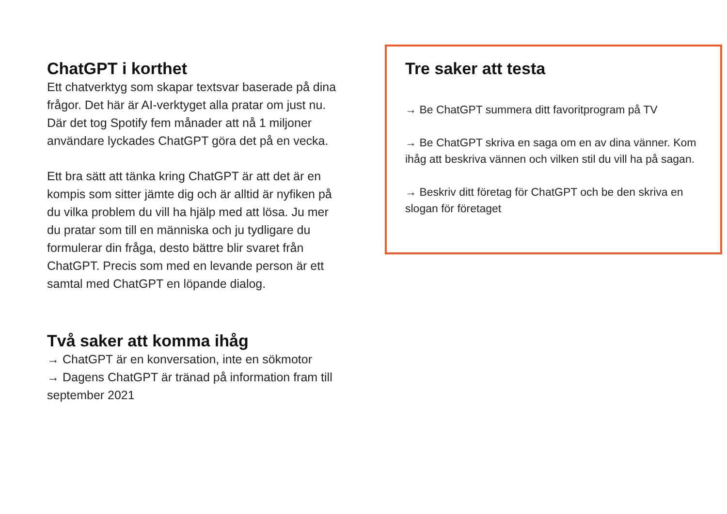ChatGPT i korthet
Ett chatverktyg som skapar textsvar baserade på dina frågor. Det här är AI-verktyget alla pratar om just nu. Där det tog Spotify fem månader att nå 1 miljoner användare lyckades ChatGPT göra det på en vecka.
Ett bra sätt att tänka kring ChatGPT är att det är en kompis som sitter jämte dig och är alltid är nyfiken på du vilka problem du vill ha hjälp med att lösa. Ju mer du pratar som till en människa och ju tydligare du formulerar din fråga, desto bättre blir svaret från ChatGPT. Precis som med en levande person är ett samtal med ChatGPT en löpande dialog.
Två saker att komma ihåg
→ ChatGPT är en konversation, inte en sökmotor
→ Dagens ChatGPT är tränad på information fram till september 2021
Tre saker att testa
→ Be ChatGPT summera ditt favoritprogram på TV
→ Be ChatGPT skriva en saga om en av dina vänner. Kom ihåg att beskriva vännen och vilken stil du vill ha på sagan.
→ Beskriv ditt företag för ChatGPT och be den skriva en slogan för företaget